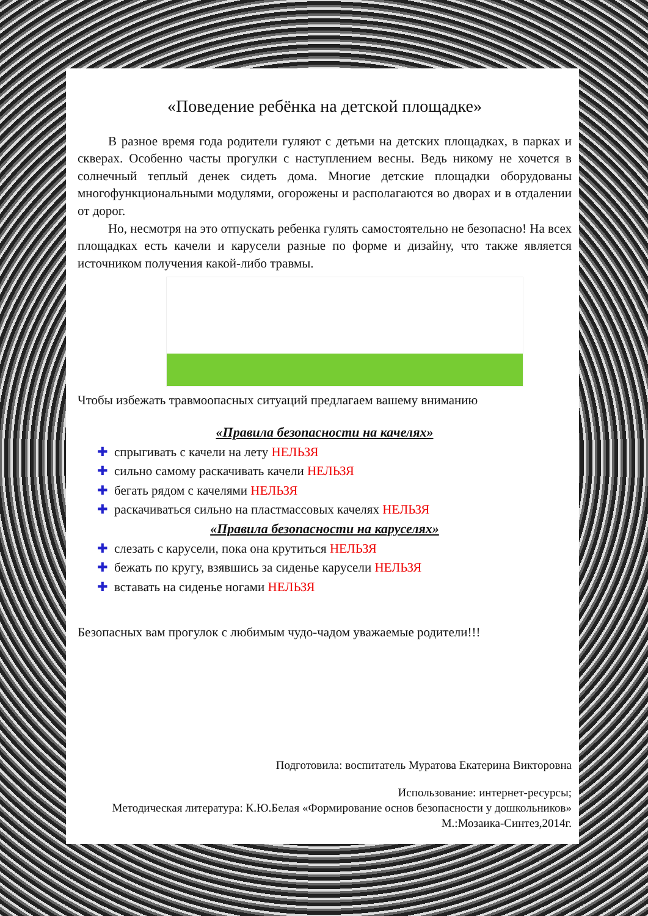«Поведение ребёнка на детской площадке»
В разное время года родители гуляют с детьми на детских площадках, в парках и скверах. Особенно часты прогулки с наступлением весны. Ведь никому не хочется в солнечный теплый денек сидеть дома. Многие детские площадки оборудованы многофункциональными модулями, огорожены и располагаются во дворах и в отдалении от дорог.
Но, несмотря на это отпускать ребенка гулять самостоятельно не безопасно! На всех площадках есть качели и карусели разные по форме и дизайну, что также является источником получения какой-либо травмы.
Чтобы избежать травмоопасных ситуаций предлагаем вашему вниманию
«Правила безопасности на качелях»
✚ спрыгивать с качели на лету НЕЛЬЗЯ
✚ сильно самому раскачивать качели НЕЛЬЗЯ
✚ бегать рядом с качелями НЕЛЬЗЯ
✚ раскачиваться сильно на пластмассовых качелях НЕЛЬЗЯ
«Правила безопасности на каруселях»
✚ слезать с карусели, пока она крутиться НЕЛЬЗЯ
✚ бежать по кругу, взявшись за сиденье карусели НЕЛЬЗЯ
✚ вставать на сиденье ногами НЕЛЬЗЯ
Безопасных вам прогулок с любимым чудо-чадом уважаемые родители!!!
Подготовила: воспитатель Муратова Екатерина Викторовна
Использование: интернет-ресурсы;
Методическая литература: К.Ю.Белая «Формирование основ безопасности у дошкольников» М.:Мозаика-Синтез,2014г.